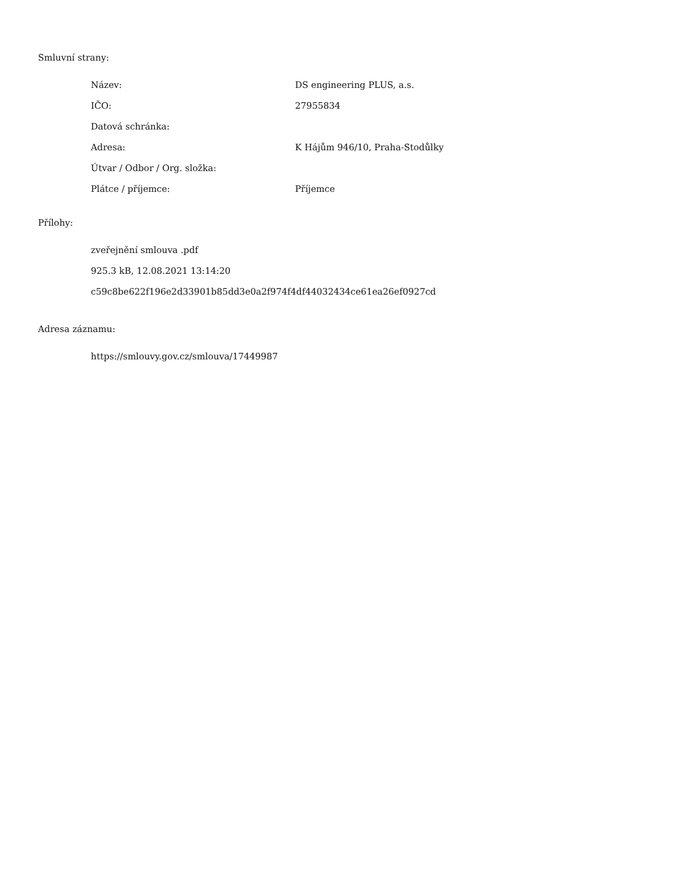Smluvní strany:
| Název: | DS engineering PLUS, a.s. |
| IČO: | 27955834 |
| Datová schránka: | |
| Adresa: | K Hájům 946/10, Praha-Stodůlky |
| Útvar / Odbor / Org. složka: | |
| Plátce / příjemce: | Příjemce |
Přílohy:
zveřejnění smlouva .pdf
925.3 kB, 12.08.2021 13:14:20
c59c8be622f196e2d33901b85dd3e0a2f974f4df44032434ce61ea26ef0927cd
Adresa záznamu:
https://smlouvy.gov.cz/smlouva/17449987